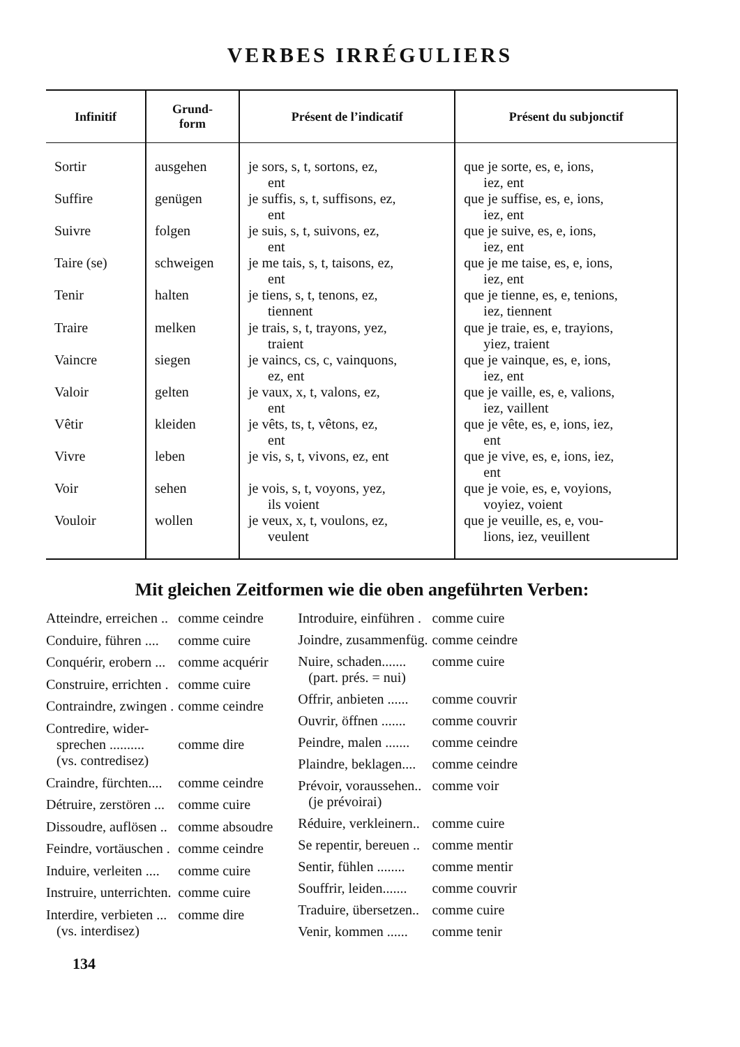VERBES IRRÉGULIERS
| Infinitif | Grund- form | Présent de l’indicatif | Présent du subjonctif |
| --- | --- | --- | --- |
| Sortir | ausgehen | je sors, s, t, sortons, ez, ent | que je sorte, es, e, ions, iez, ent |
| Suffire | genügen | je suffis, s, t, suffisons, ez, ent | que je suffise, es, e, ions, iez, ent |
| Suivre | folgen | je suis, s, t, suivons, ez, ent | que je suive, es, e, ions, iez, ent |
| Taire (se) | schweigen | je me tais, s, t, taisons, ez, ent | que je me taise, es, e, ions, iez, ent |
| Tenir | halten | je tiens, s, t, tenons, ez, tiennent | que je tienne, es, e, tenions, iez, tiennent |
| Traire | melken | je trais, s, t, trayons, yez, traient | que je traie, es, e, trayions, yiez, traient |
| Vaincre | siegen | je vaincs, cs, c, vainquons, ez, ent | que je vainque, es, e, ions, iez, ent |
| Valoir | gelten | je vaux, x, t, valons, ez, ent | que je vaille, es, e, valions, iez, vaillent |
| Vêtir | kleiden | je vêts, ts, t, vêtons, ez, ent | que je vête, es, e, ions, iez, ent |
| Vivre | leben | je vis, s, t, vivons, ez, ent | que je vive, es, e, ions, iez, ent |
| Voir | sehen | je vois, s, t, voyons, yez, ils voient | que je voie, es, e, voyions, voyiez, voient |
| Vouloir | wollen | je veux, x, t, voulons, ez, veulent | que je veuille, es, e, vou- lions, iez, veuillent |
Mit gleichen Zeitformen wie die oben angeführten Verben:
| Atteindre, erreichen .. | comme ceindre |
| Conduire, führen .... | comme cuire |
| Conquérir, erobern ... | comme acquérir |
| Construire, errichten . | comme cuire |
| Contraindre, zwingen . | comme ceindre |
| Contredire, wider- sprechen .......... (vs. contredisez) | comme dire |
| Craindre, fürchten.... | comme ceindre |
| Détruire, zerstören ... | comme cuire |
| Dissoudre, auflösen .. | comme absoudre |
| Feindre, vortäuschen . | comme ceindre |
| Induire, verleiten .... | comme cuire |
| Instruire, unterrichten. | comme cuire |
| Interdire, verbieten ... (vs. interdisez) | comme dire |
| Introduire, einführen . | comme cuire |
| Joindre, zusammenfüg. | comme ceindre |
| Nuire, schaden....... (part. prés. = nui) | comme cuire |
| Offrir, anbieten ...... | comme couvrir |
| Ouvrir, öffnen ....... | comme couvrir |
| Peindre, malen ....... | comme ceindre |
| Plaindre, beklagen.... | comme ceindre |
| Prévoir, voraussehen.. (je prévoirai) | comme voir |
| Réduire, verkleinern.. | comme cuire |
| Se repentir, bereuen .. | comme mentir |
| Sentir, fühlen ........ | comme mentir |
| Souffrir, leiden....... | comme couvrir |
| Traduire, übersetzen.. | comme cuire |
| Venir, kommen ...... | comme tenir |
134